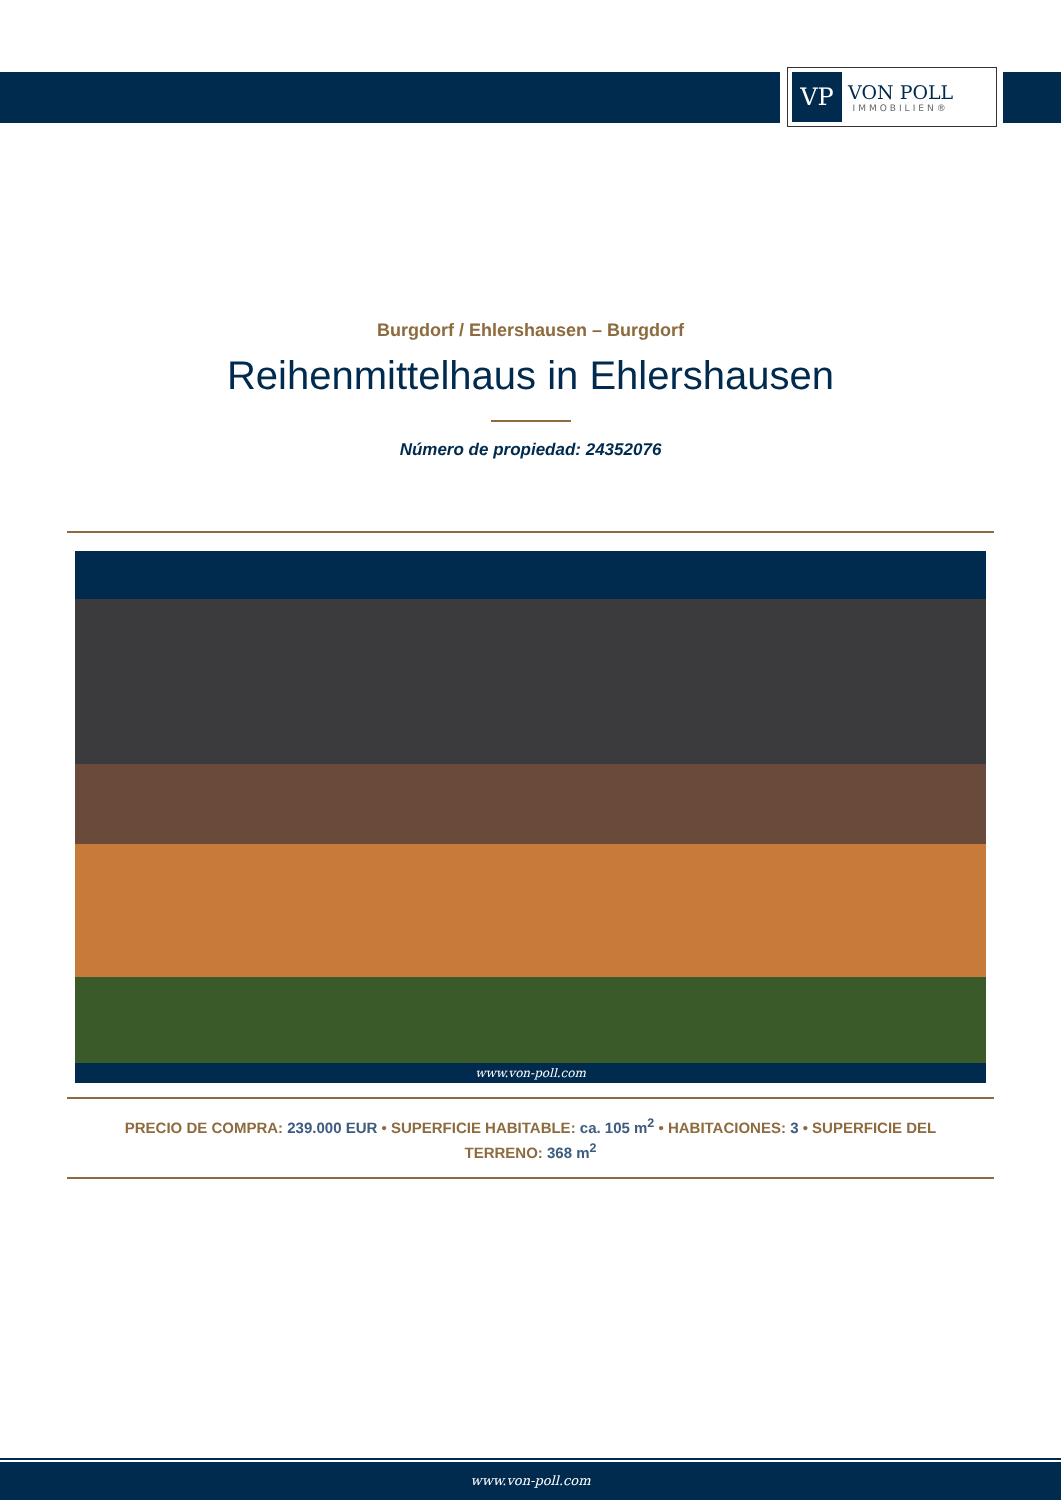VP
VON POLL
IMMOBILIEN®
Burgdorf / Ehlershausen – Burgdorf
Reihenmittelhaus in Ehlershausen
Número de propiedad: 24352076
www.von-poll.com
PRECIO DE COMPRA: 239.000 EUR • SUPERFICIE HABITABLE: ca. 105 m<sup>2</sup> • HABITACIONES: 3 • SUPERFICIE DEL TERRENO: 368 m<sup>2</sup>
www.von-poll.com